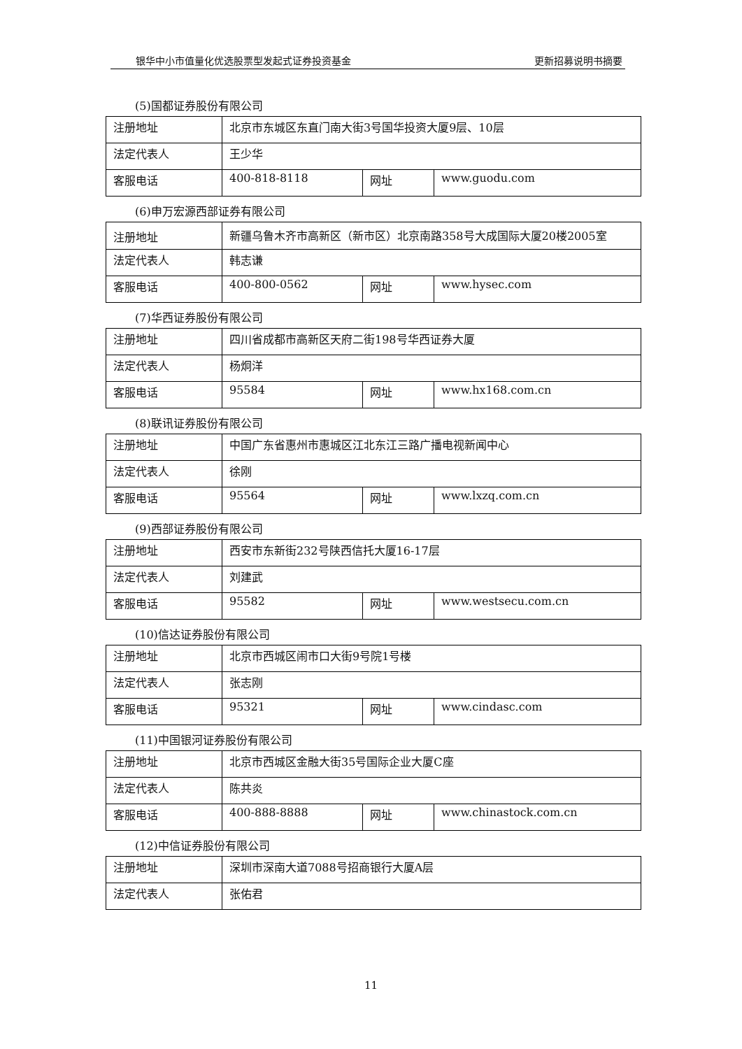银华中小市值量化优选股票型发起式证券投资基金 更新招募说明书摘要
(5)国都证券股份有限公司
| 注册地址 | 北京市东城区东直门南大街3号国华投资大厦9层、10层 | | |
| 法定代表人 | 王少华 | | |
| 客服电话 | 400-818-8118 | 网址 | www.guodu.com |
(6)申万宏源西部证券有限公司
| 注册地址 | 新疆乌鲁木齐市高新区（新市区）北京南路358号大成国际大厦20楼2005室 | | |
| 法定代表人 | 韩志谦 | | |
| 客服电话 | 400-800-0562 | 网址 | www.hysec.com |
(7)华西证券股份有限公司
| 注册地址 | 四川省成都市高新区天府二街198号华西证券大厦 | | |
| 法定代表人 | 杨炯洋 | | |
| 客服电话 | 95584 | 网址 | www.hx168.com.cn |
(8)联讯证券股份有限公司
| 注册地址 | 中国广东省惠州市惠城区江北东江三路广播电视新闻中心 | | |
| 法定代表人 | 徐刚 | | |
| 客服电话 | 95564 | 网址 | www.lxzq.com.cn |
(9)西部证券股份有限公司
| 注册地址 | 西安市东新街232号陕西信托大厦16-17层 | | |
| 法定代表人 | 刘建武 | | |
| 客服电话 | 95582 | 网址 | www.westsecu.com.cn |
(10)信达证券股份有限公司
| 注册地址 | 北京市西城区闹市口大街9号院1号楼 | | |
| 法定代表人 | 张志刚 | | |
| 客服电话 | 95321 | 网址 | www.cindasc.com |
(11)中国银河证券股份有限公司
| 注册地址 | 北京市西城区金融大街35号国际企业大厦C座 | | |
| 法定代表人 | 陈共炎 | | |
| 客服电话 | 400-888-8888 | 网址 | www.chinastock.com.cn |
(12)中信证券股份有限公司
| 注册地址 | 深圳市深南大道7088号招商银行大厦A层 |
| 法定代表人 | 张佑君 |
11